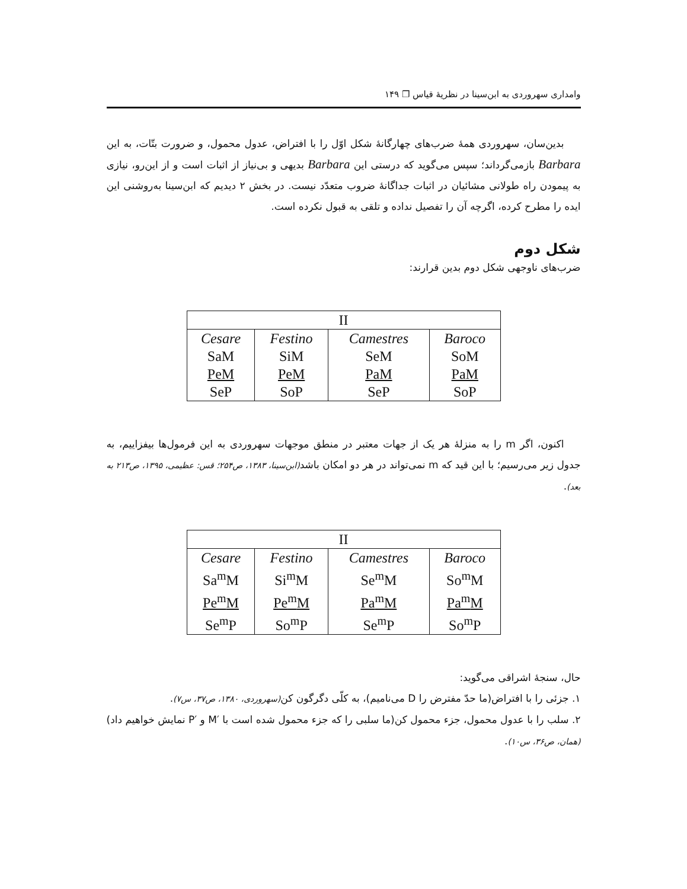وامداری سهروردی به ابن‌سینا در نظریهٔ قیاس ❐ ۱۴۹
بدین‌سان، سهروردی همهٔ ضرب‌های چهارگانهٔ شکل اوّل را با افتراض، عدول محمول، و ضرورت بتّات، به این Barbara بازمی‌گرداند؛ سپس می‌گوید که درستی این Barbara بدیهی و بی‌نیاز از اثبات است و از این‌رو، نیازی به پیمودن راه طولانی مشائیان در اثبات جداگانهٔ ضروب متعدّد نیست. در بخش ۲ دیدیم که ابن‌سینا به‌روشنی این ایده را مطرح کرده، اگرچه آن را تفصیل نداده و تلقی به قبول نکرده است.
شکل دوم
ضرب‌های ناوجهی شکل دوم بدین قرارند:
| II | | | |
| --- | --- | --- | --- |
| Cesare SaM PeM SeP | Festino SiM PeM SoP | Camestres SeM PaM SeP | Baroco SoM PaM SoP |
اکنون، اگر m را به منزلهٔ هر یک از جهات معتبر در منطق موجهات سهروردی به این فرمول‌ها بیفزاییم، به جدول زیر می‌رسیم؛ با این قید که m نمی‌تواند در هر دو امکان باشد(ابن‌سینا، ۱۳۸۳، ص۲۵۴؛ قس: عظیمی، ۱۳۹۵، ص۲۱۳ به بعد).
| II | | | |
| --- | --- | --- | --- |
| Cesare Sa<sup>m</sup>M Pe<sup>m</sup>M Se<sup>m</sup>P | Festino Si<sup>m</sup>M Pe<sup>m</sup>M So<sup>m</sup>P | Camestres Se<sup>m</sup>M Pa<sup>m</sup>M Se<sup>m</sup>P | Baroco So<sup>m</sup>M Pa<sup>m</sup>M So<sup>m</sup>P |
حال، سنجهٔ اشراقی می‌گوید:
۱. جزئی را با افتراض(ما حدّ مفترض را D می‌نامیم)، به کلّی دگرگون کن(سهروردی، ۱۳۸۰، ص۳۷، س۷).
۲. سلب را با عدول محمول، جزء محمول کن(ما سلبی را که جزء محمول شده است با ′M و ′P نمایش خواهیم داد) (همان، ص۳۶، س۱۰).